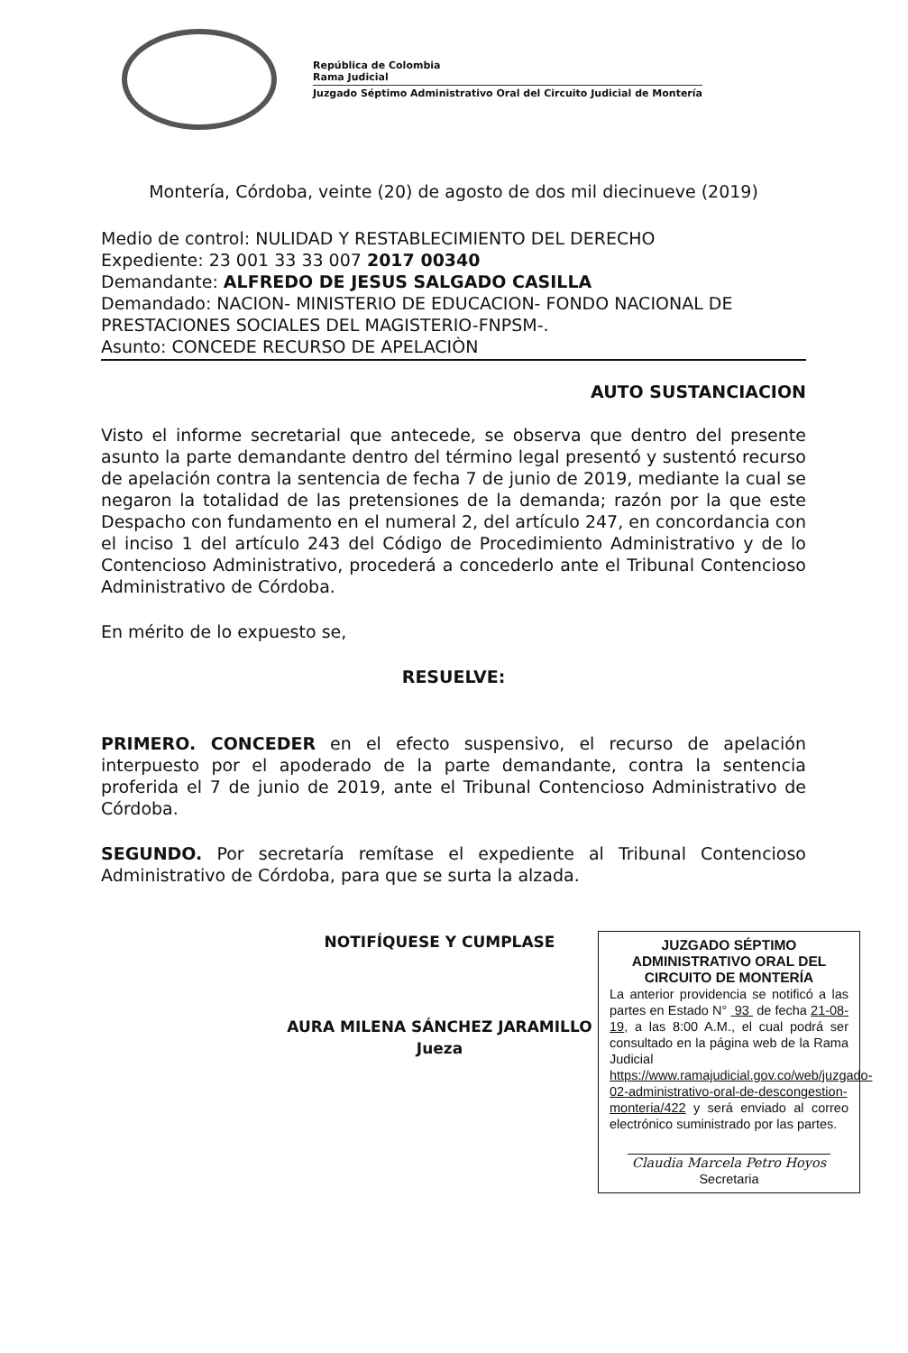República de Colombia
Rama Judicial
Juzgado Séptimo Administrativo Oral del Circuito Judicial de Montería
Montería, Córdoba, veinte (20) de agosto de dos mil diecinueve (2019)
Medio de control: NULIDAD Y RESTABLECIMIENTO DEL DERECHO
Expediente: 23 001 33 33 007 2017 00340
Demandante: ALFREDO DE JESUS SALGADO CASILLA
Demandado: NACION- MINISTERIO DE EDUCACION- FONDO NACIONAL DE PRESTACIONES SOCIALES DEL MAGISTERIO-FNPSM-.
Asunto: CONCEDE RECURSO DE APELACIÒN
AUTO SUSTANCIACION
Visto el informe secretarial que antecede, se observa que dentro del presente asunto la parte demandante dentro del término legal presentó y sustentó recurso de apelación contra la sentencia de fecha 7 de junio de 2019, mediante la cual se negaron la totalidad de las pretensiones de la demanda; razón por la que este Despacho con fundamento en el numeral 2, del artículo 247, en concordancia con el inciso 1 del artículo 243 del Código de Procedimiento Administrativo y de lo Contencioso Administrativo, procederá a concederlo ante el Tribunal Contencioso Administrativo de Córdoba.
En mérito de lo expuesto se,
RESUELVE:
PRIMERO. CONCEDER en el efecto suspensivo, el recurso de apelación interpuesto por el apoderado de la parte demandante, contra la sentencia proferida el 7 de junio de 2019, ante el Tribunal Contencioso Administrativo de Córdoba.
SEGUNDO. Por secretaría remítase el expediente al Tribunal Contencioso Administrativo de Córdoba, para que se surta la alzada.
NOTIFÍQUESE Y CUMPLASE
AURA MILENA SÁNCHEZ JARAMILLO
Jueza
JUZGADO SÉPTIMO ADMINISTRATIVO ORAL DEL CIRCUITO DE MONTERÍA
La anterior providencia se notificó a las partes en Estado N° 93 de fecha 21-08-19, a las 8:00 A.M., el cual podrá ser consultado en la página web de la Rama Judicial https://www.ramajudicial.gov.co/web/juzgado-02-administrativo-oral-de-descongestion-monteria/422 y será enviado al correo electrónico suministrado por las partes.
Claudia Marcela Petro Hoyos
Secretaria